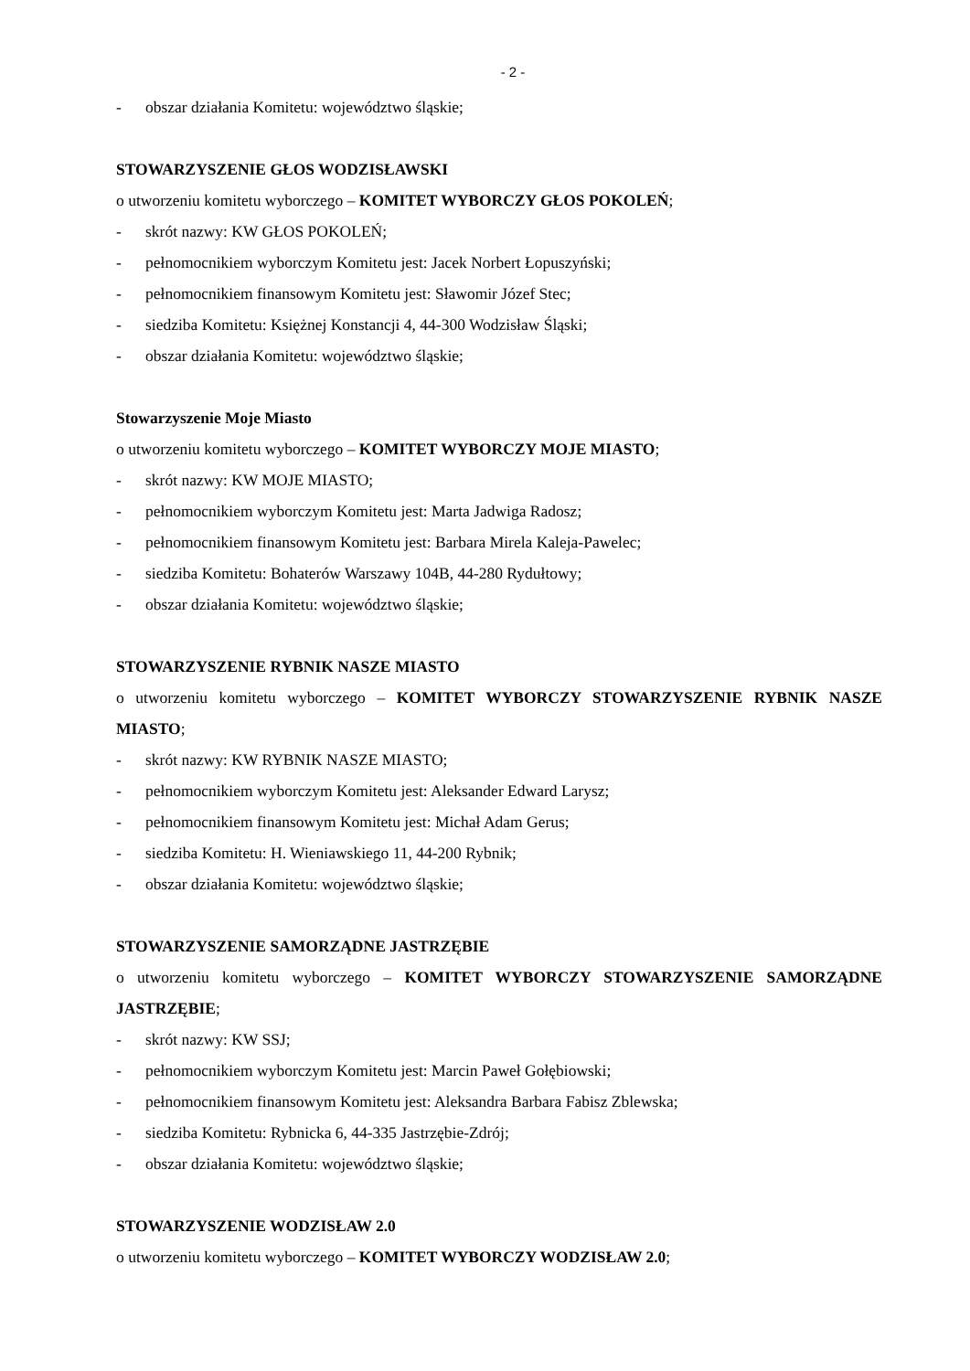- 2 -
- obszar działania Komitetu: województwo śląskie;
STOWARZYSZENIE GŁOS WODZISŁAWSKI
o utworzeniu komitetu wyborczego – KOMITET WYBORCZY GŁOS POKOLEŃ;
- skrót nazwy: KW GŁOS POKOLEŃ;
- pełnomocnikiem wyborczym Komitetu jest: Jacek Norbert Łopuszyński;
- pełnomocnikiem finansowym Komitetu jest: Sławomir Józef Stec;
- siedziba Komitetu: Księżnej Konstancji 4, 44-300 Wodzisław Śląski;
- obszar działania Komitetu: województwo śląskie;
Stowarzyszenie Moje Miasto
o utworzeniu komitetu wyborczego – KOMITET WYBORCZY MOJE MIASTO;
- skrót nazwy: KW MOJE MIASTO;
- pełnomocnikiem wyborczym Komitetu jest: Marta Jadwiga Radosz;
- pełnomocnikiem finansowym Komitetu jest: Barbara Mirela Kaleja-Pawelec;
- siedziba Komitetu: Bohaterów Warszawy 104B, 44-280 Rydułtowy;
- obszar działania Komitetu: województwo śląskie;
STOWARZYSZENIE RYBNIK NASZE MIASTO
o utworzeniu komitetu wyborczego – KOMITET WYBORCZY STOWARZYSZENIE RYBNIK NASZE MIASTO;
- skrót nazwy: KW RYBNIK NASZE MIASTO;
- pełnomocnikiem wyborczym Komitetu jest: Aleksander Edward Larysz;
- pełnomocnikiem finansowym Komitetu jest: Michał Adam Gerus;
- siedziba Komitetu: H. Wieniawskiego 11, 44-200 Rybnik;
- obszar działania Komitetu: województwo śląskie;
STOWARZYSZENIE SAMORZĄDNE JASTRZĘBIE
o utworzeniu komitetu wyborczego – KOMITET WYBORCZY STOWARZYSZENIE SAMORZĄDNE JASTRZĘBIE;
- skrót nazwy: KW SSJ;
- pełnomocnikiem wyborczym Komitetu jest: Marcin Paweł Gołębiowski;
- pełnomocnikiem finansowym Komitetu jest: Aleksandra Barbara Fabisz Zblewska;
- siedziba Komitetu: Rybnicka 6, 44-335 Jastrzębie-Zdrój;
- obszar działania Komitetu: województwo śląskie;
STOWARZYSZENIE WODZISŁAW 2.0
o utworzeniu komitetu wyborczego – KOMITET WYBORCZY WODZISŁAW 2.0;